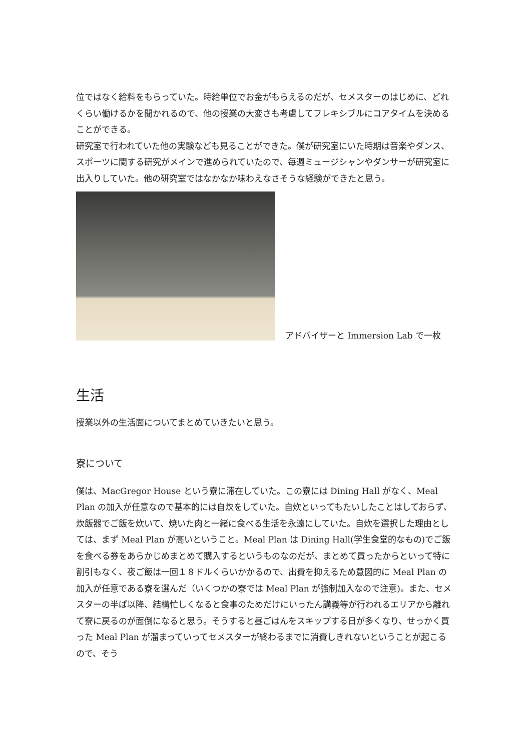位ではなく給料をもらっていた。時給単位でお金がもらえるのだが、セメスターのはじめに、どれくらい働けるかを聞かれるので、他の授業の大変さも考慮してフレキシブルにコアタイムを決めることができる。
研究室で行われていた他の実験なども見ることができた。僕が研究室にいた時期は音楽やダンス、スポーツに関する研究がメインで進められていたので、毎週ミュージシャンやダンサーが研究室に出入りしていた。他の研究室ではなかなか味わえなさそうな経験ができたと思う。
アドバイザーと Immersion Lab で一枚
生活
授業以外の生活面についてまとめていきたいと思う。
寮について
僕は、MacGregor House という寮に滞在していた。この寮には Dining Hall がなく、Meal Plan の加入が任意なので基本的には自炊をしていた。自炊といってもたいしたことはしておらず、炊飯器でご飯を炊いて、焼いた肉と一緒に食べる生活を永遠にしていた。自炊を選択した理由としては、まず Meal Plan が高いということ。Meal Plan は Dining Hall(学生食堂的なもの)でご飯を食べる券をあらかじめまとめて購入するというものなのだが、まとめて買ったからといって特に割引もなく、夜ご飯は一回１８ドルくらいかかるので、出費を抑えるため意図的に Meal Plan の加入が任意である寮を選んだ（いくつかの寮では Meal Plan が強制加入なので注意)。また、セメスターの半ば以降、結構忙しくなると食事のためだけにいったん講義等が行われるエリアから離れて寮に戻るのが面倒になると思う。そうすると昼ごはんをスキップする日が多くなり、せっかく買った Meal Plan が溜まっていってセメスターが終わるまでに消費しきれないということが起こるので、そう